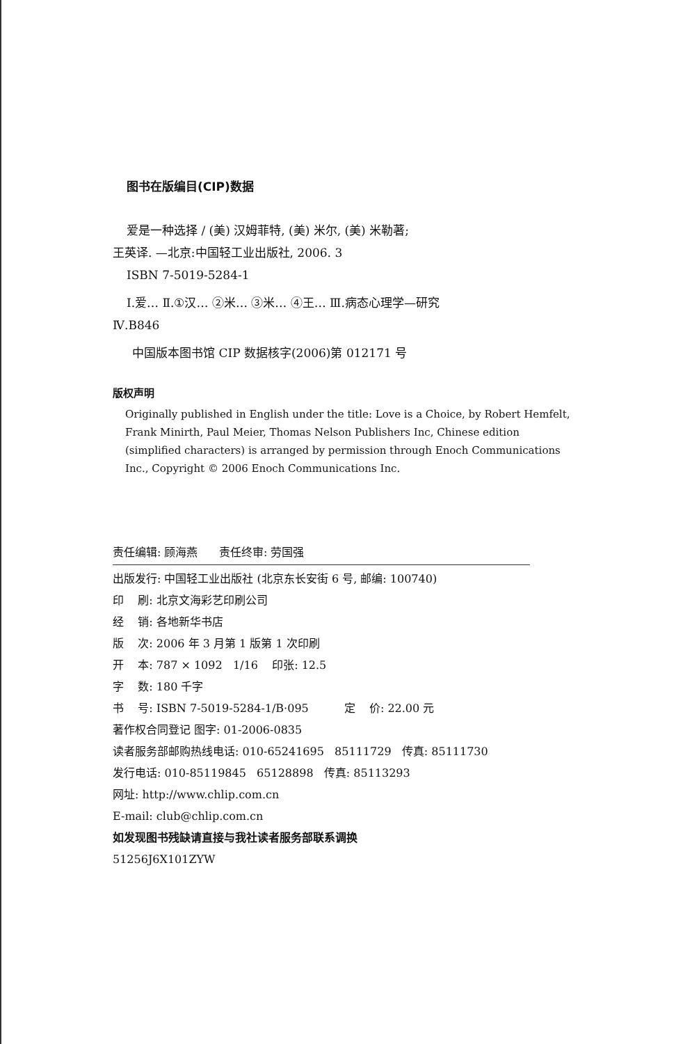图书在版编目(CIP)数据
爱是一种选择 / (美) 汉姆菲特, (美) 米尔, (美) 米勒著;
王英译. —北京:中国轻工业出版社, 2006. 3
ISBN 7-5019-5284-1
Ⅰ.爱… Ⅱ.①汉… ②米… ③米… ④王… Ⅲ.病态心理学—研究
Ⅳ.B846
中国版本图书馆 CIP 数据核字(2006)第 012171 号
版权声明
Originally published in English under the title: Love is a Choice, by Robert Hemfelt, Frank Minirth, Paul Meier, Thomas Nelson Publishers Inc, Chinese edition (simplified characters) is arranged by permission through Enoch Communications Inc., Copyright © 2006 Enoch Communications Inc.
责任编辑: 顾海燕 责任终审: 劳国强
出版发行: 中国轻工业出版社 (北京东长安街 6 号, 邮编: 100740)
印 刷: 北京文海彩艺印刷公司
经 销: 各地新华书店
版 次: 2006 年 3 月第 1 版第 1 次印刷
开 本: 787 × 1092 1/16 印张: 12.5
字 数: 180 千字
书 号: ISBN 7-5019-5284-1/B·095 定 价: 22.00 元
著作权合同登记 图字: 01-2006-0835
读者服务部邮购热线电话: 010-65241695 85111729 传真: 85111730
发行电话: 010-85119845 65128898 传真: 85113293
网址: http://www.chlip.com.cn
E-mail: club@chlip.com.cn
如发现图书残缺请直接与我社读者服务部联系调换
51256J6X101ZYW